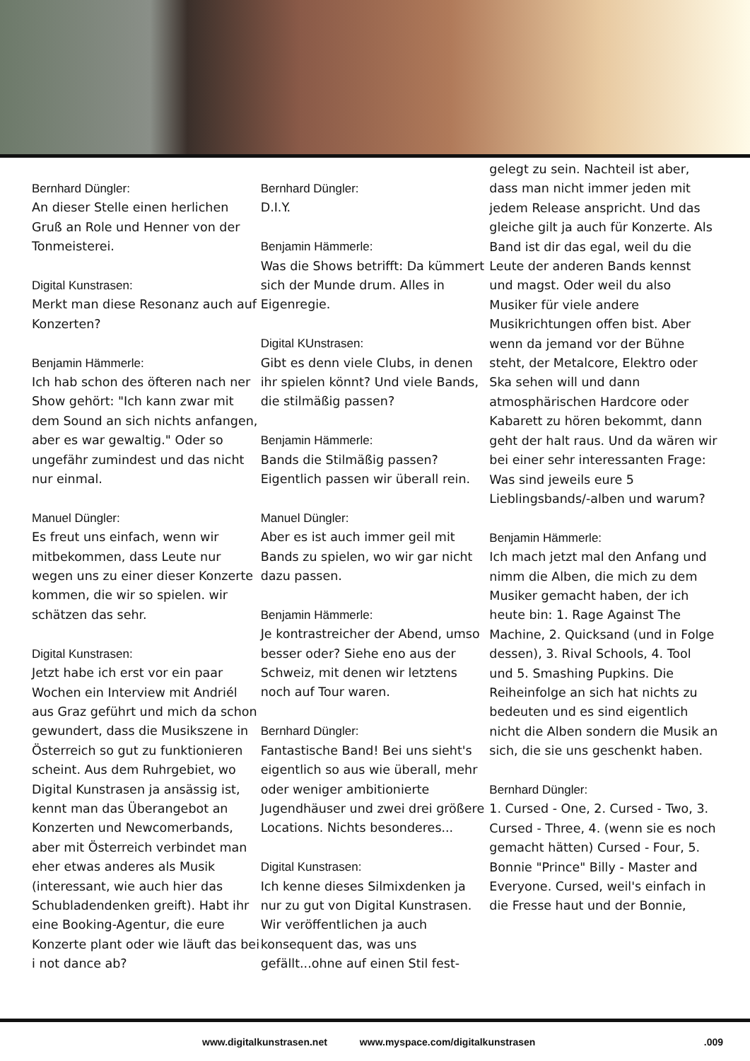Bernhard Düngler:
An dieser Stelle einen herlichen Gruß an Role und Henner von der Tonmeisterei.
Digital Kunstrasen:
Merkt man diese Resonanz auch auf Konzerten?
Benjamin Hämmerle:
Ich hab schon des öfteren nach ner Show gehört: "Ich kann zwar mit dem Sound an sich nichts anfangen, aber es war gewaltig." Oder so ungefähr zumindest und das nicht nur einmal.
Manuel Düngler:
Es freut uns einfach, wenn wir mitbekommen, dass Leute nur wegen uns zu einer dieser Konzerte kommen, die wir so spielen. wir schätzen das sehr.
Digital Kunstrasen:
Jetzt habe ich erst vor ein paar Wochen ein Interview mit Andriél aus Graz geführt und mich da schon gewundert, dass die Musikszene in Österreich so gut zu funktionieren scheint. Aus dem Ruhrgebiet, wo Digital Kunstrasen ja ansässig ist, kennt man das Überangebot an Konzerten und Newcomerbands, aber mit Österreich verbindet man eher etwas anderes als Musik (interessant, wie auch hier das Schubladendenken greift). Habt ihr eine Booking-Agentur, die eure Konzerte plant oder wie läuft das bei i not dance ab?
Bernhard Düngler:
D.I.Y.
Benjamin Hämmerle:
Was die Shows betrifft: Da kümmert sich der Munde drum. Alles in Eigenregie.
Digital KUnstrasen:
Gibt es denn viele Clubs, in denen ihr spielen könnt? Und viele Bands, die stilmäßig passen?
Benjamin Hämmerle:
Bands die Stilmäßig passen? Eigentlich passen wir überall rein.
Manuel Düngler:
Aber es ist auch immer geil mit Bands zu spielen, wo wir gar nicht dazu passen.
Benjamin Hämmerle:
Je kontrastreicher der Abend, umso besser oder? Siehe eno aus der Schweiz, mit denen wir letztens noch auf Tour waren.
Bernhard Düngler:
Fantastische Band! Bei uns sieht's eigentlich so aus wie überall, mehr oder weniger ambitionierte Jugendhäuser und zwei drei größere Locations. Nichts besonderes...
Digital Kunstrasen:
Ich kenne dieses Silmixdenken ja nur zu gut von Digital Kunstrasen. Wir veröffentlichen ja auch konsequent das, was uns gefällt...ohne auf einen Stil fest-
gelegt zu sein. Nachteil ist aber, dass man nicht immer jeden mit jedem Release anspricht. Und das gleiche gilt ja auch für Konzerte. Als Band ist dir das egal, weil du die Leute der anderen Bands kennst und magst. Oder weil du also Musiker für viele andere Musikrichtungen offen bist. Aber wenn da jemand vor der Bühne steht, der Metalcore, Elektro oder Ska sehen will und dann atmosphärischen Hardcore oder Kabarett zu hören bekommt, dann geht der halt raus. Und da wären wir bei einer sehr interessanten Frage: Was sind jeweils eure 5 Lieblingsbands/-alben und warum?
Benjamin Hämmerle:
Ich mach jetzt mal den Anfang und nimm die Alben, die mich zu dem Musiker gemacht haben, der ich heute bin: 1. Rage Against The Machine, 2. Quicksand (und in Folge dessen), 3. Rival Schools, 4. Tool und 5. Smashing Pupkins. Die Reiheinfolge an sich hat nichts zu bedeuten und es sind eigentlich nicht die Alben sondern die Musik an sich, die sie uns geschenkt haben.
Bernhard Düngler:
1. Cursed - One, 2. Cursed - Two, 3. Cursed - Three, 4. (wenn sie es noch gemacht hätten) Cursed - Four, 5. Bonnie "Prince" Billy - Master and Everyone. Cursed, weil's einfach in die Fresse haut und der Bonnie,
www.digitalkunstrasen.net www.myspace.com/digitalkunstrasen.009